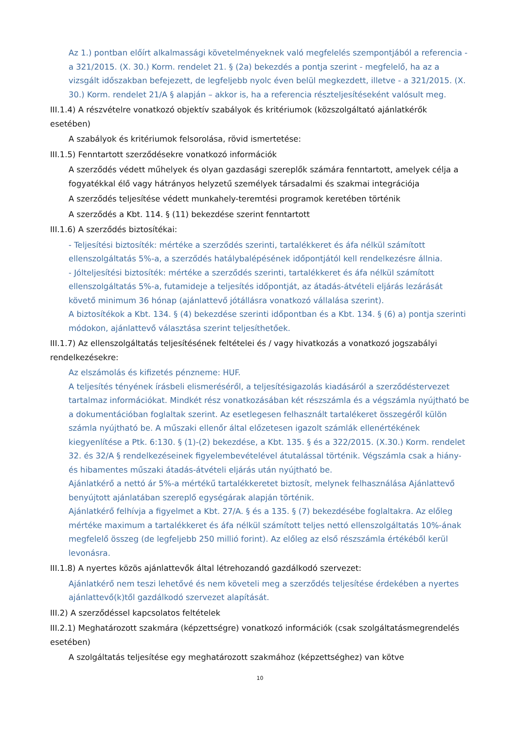Az 1.) pontban előírt alkalmassági követelményeknek való megfelelés szempontjából a referencia - a 321/2015. (X. 30.) Korm. rendelet 21. § (2a) bekezdés a pontja szerint - megfelelő, ha az a vizsgált időszakban befejezett, de legfeljebb nyolc éven belül megkezdett, illetve - a 321/2015. (X. 30.) Korm. rendelet 21/A § alapján – akkor is, ha a referencia részteljesítéseként valósult meg.
III.1.4) A részvételre vonatkozó objektív szabályok és kritériumok (közszolgáltató ajánlatkérők esetében)
A szabályok és kritériumok felsorolása, rövid ismertetése:
III.1.5) Fenntartott szerződésekre vonatkozó információk
A szerződés védett műhelyek és olyan gazdasági szereplők számára fenntartott, amelyek célja a fogyatékkal élő vagy hátrányos helyzetű személyek társadalmi és szakmai integrációja
A szerződés teljesítése védett munkahely-teremtési programok keretében történik
A szerződés a Kbt. 114. § (11) bekezdése szerint fenntartott
III.1.6) A szerződés biztosítékai:
- Teljesítési biztosíték: mértéke a szerződés szerinti, tartalékkeret és áfa nélkül számított ellenszolgáltatás 5%-a, a szerződés hatálybalépésének időpontjától kell rendelkezésre állnia.
- Jólteljesítési biztosíték: mértéke a szerződés szerinti, tartalékkeret és áfa nélkül számított ellenszolgáltatás 5%-a, futamideje a teljesítés időpontját, az átadás-átvételi eljárás lezárását követő minimum 36 hónap (ajánlattevő jótállásra vonatkozó vállalása szerint).
A biztosítékok a Kbt. 134. § (4) bekezdése szerinti időpontban és a Kbt. 134. § (6) a) pontja szerinti módokon, ajánlattevő választása szerint teljesíthetőek.
III.1.7) Az ellenszolgáltatás teljesítésének feltételei és / vagy hivatkozás a vonatkozó jogszabályi rendelkezésekre:
Az elszámolás és kifizetés pénzneme: HUF.
A teljesítés tényének írásbeli elismeréséről, a teljesítésigazolás kiadásáról a szerződéstervezet tartalmaz információkat. Mindkét rész vonatkozásában két részszámla és a végszámla nyújtható be a dokumentációban foglaltak szerint. Az esetlegesen felhasznált tartalékeret összegéről külön számla nyújtható be. A műszaki ellenőr által előzetesen igazolt számlák ellenértékének kiegyenlítése a Ptk. 6:130. § (1)-(2) bekezdése, a Kbt. 135. § és a 322/2015. (X.30.) Korm. rendelet 32. és 32/A § rendelkezéseinek figyelembevételével átutalással történik. Végszámla csak a hiány- és hibamentes műszaki átadás-átvételi eljárás után nyújtható be.
Ajánlatkérő a nettó ár 5%-a mértékű tartalékkeretet biztosít, melynek felhasználása Ajánlattevő benyújtott ajánlatában szereplő egységárak alapján történik.
Ajánlatkérő felhívja a figyelmet a Kbt. 27/A. § és a 135. § (7) bekezdésébe foglaltakra. Az előleg mértéke maximum a tartalékkeret és áfa nélkül számított teljes nettó ellenszolgáltatás 10%-ának megfelelő összeg (de legfeljebb 250 millió forint). Az előleg az első részszámla értékéből kerül levonásra.
III.1.8) A nyertes közös ajánlattevők által létrehozandó gazdálkodó szervezet:
Ajánlatkérő nem teszi lehetővé és nem követeli meg a szerződés teljesítése érdekében a nyertes ajánlattevő(k)től gazdálkodó szervezet alapítását.
III.2) A szerződéssel kapcsolatos feltételek
III.2.1) Meghatározott szakmára (képzettségre) vonatkozó információk (csak szolgáltatásmegrendelés esetében)
A szolgáltatás teljesítése egy meghatározott szakmához (képzettséghez) van kötve
10